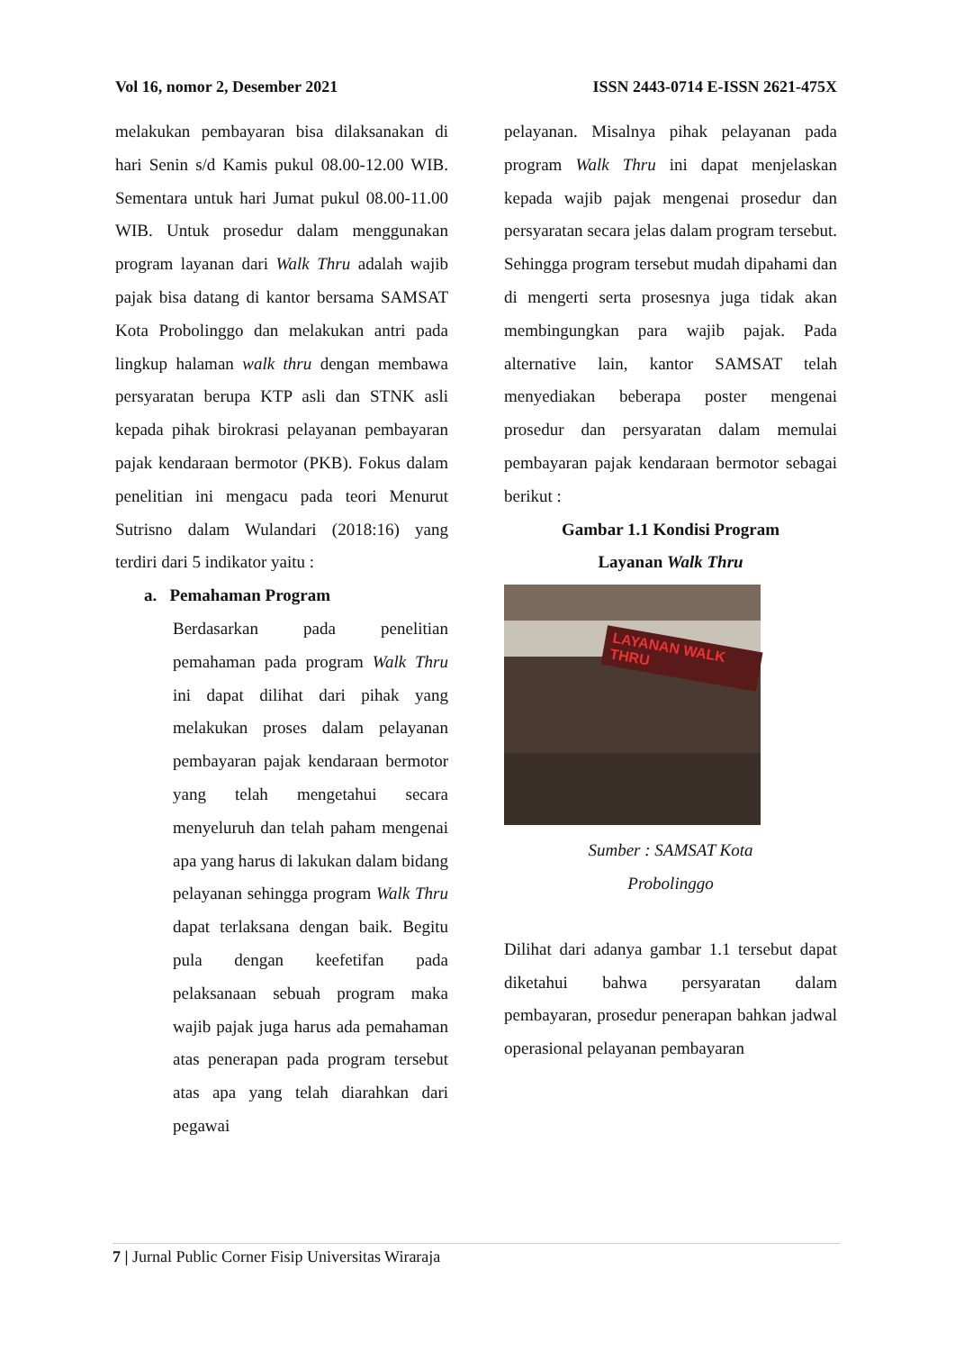Vol 16, nomor 2, Desember 2021 ISSN 2443-0714 E-ISSN 2621-475X
melakukan pembayaran bisa dilaksanakan di hari Senin s/d Kamis pukul 08.00-12.00 WIB. Sementara untuk hari Jumat pukul 08.00-11.00 WIB. Untuk prosedur dalam menggunakan program layanan dari Walk Thru adalah wajib pajak bisa datang di kantor bersama SAMSAT Kota Probolinggo dan melakukan antri pada lingkup halaman walk thru dengan membawa persyaratan berupa KTP asli dan STNK asli kepada pihak birokrasi pelayanan pembayaran pajak kendaraan bermotor (PKB). Fokus dalam penelitian ini mengacu pada teori Menurut Sutrisno dalam Wulandari (2018:16) yang terdiri dari 5 indikator yaitu :
a. Pemahaman Program
Berdasarkan pada penelitian pemahaman pada program Walk Thru ini dapat dilihat dari pihak yang melakukan proses dalam pelayanan pembayaran pajak kendaraan bermotor yang telah mengetahui secara menyeluruh dan telah paham mengenai apa yang harus di lakukan dalam bidang pelayanan sehingga program Walk Thru dapat terlaksana dengan baik. Begitu pula dengan keefetifan pada pelaksanaan sebuah program maka wajib pajak juga harus ada pemahaman atas penerapan pada program tersebut atas apa yang telah diarahkan dari pegawai
pelayanan. Misalnya pihak pelayanan pada program Walk Thru ini dapat menjelaskan kepada wajib pajak mengenai prosedur dan persyaratan secara jelas dalam program tersebut. Sehingga program tersebut mudah dipahami dan di mengerti serta prosesnya juga tidak akan membingungkan para wajib pajak. Pada alternative lain, kantor SAMSAT telah menyediakan beberapa poster mengenai prosedur dan persyaratan dalam memulai pembayaran pajak kendaraan bermotor sebagai berikut :
Gambar 1.1 Kondisi Program
Layanan Walk Thru
LAYANAN WALK THRU
Sumber : SAMSAT Kota
Probolinggo
Dilihat dari adanya gambar 1.1 tersebut dapat diketahui bahwa persyaratan dalam pembayaran, prosedur penerapan bahkan jadwal operasional pelayanan pembayaran
7 | Jurnal Public Corner Fisip Universitas Wiraraja